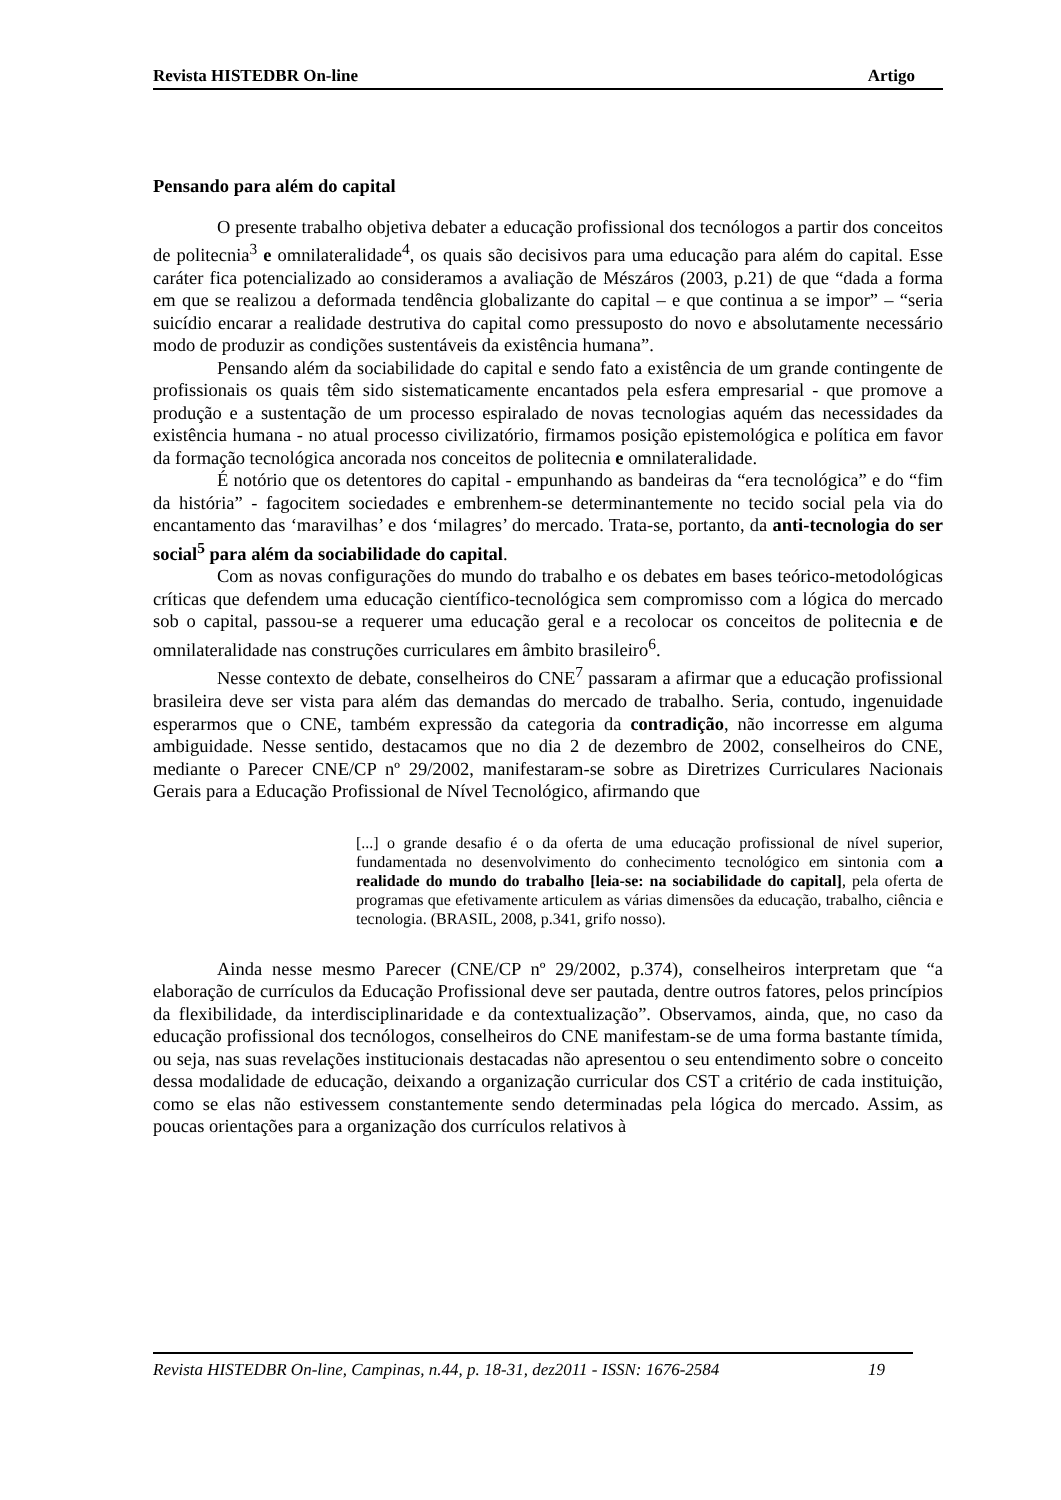Revista HISTEDBR On-line Artigo
Pensando para além do capital
O presente trabalho objetiva debater a educação profissional dos tecnólogos a partir dos conceitos de politecnia<sup>3</sup> e omnilateralidade<sup>4</sup>, os quais são decisivos para uma educação para além do capital. Esse caráter fica potencializado ao consideramos a avaliação de Mészáros (2003, p.21) de que “dada a forma em que se realizou a deformada tendência globalizante do capital – e que continua a se impor” – “seria suicídio encarar a realidade destrutiva do capital como pressuposto do novo e absolutamente necessário modo de produzir as condições sustentáveis da existência humana”.
Pensando além da sociabilidade do capital e sendo fato a existência de um grande contingente de profissionais os quais têm sido sistematicamente encantados pela esfera empresarial - que promove a produção e a sustentação de um processo espiralado de novas tecnologias aquém das necessidades da existência humana - no atual processo civilizatório, firmamos posição epistemológica e política em favor da formação tecnológica ancorada nos conceitos de politecnia e omnilateralidade.
É notório que os detentores do capital - empunhando as bandeiras da “era tecnológica” e do “fim da história” - fagocitem sociedades e embrenhem-se determinantemente no tecido social pela via do encantamento das ‘maravilhas’ e dos ‘milagres’ do mercado. Trata-se, portanto, da anti-tecnologia do ser social<sup>5</sup> para além da sociabilidade do capital.
Com as novas configurações do mundo do trabalho e os debates em bases teórico-metodológicas críticas que defendem uma educação científico-tecnológica sem compromisso com a lógica do mercado sob o capital, passou-se a requerer uma educação geral e a recolocar os conceitos de politecnia e de omnilateralidade nas construções curriculares em âmbito brasileiro<sup>6</sup>.
Nesse contexto de debate, conselheiros do CNE<sup>7</sup> passaram a afirmar que a educação profissional brasileira deve ser vista para além das demandas do mercado de trabalho. Seria, contudo, ingenuidade esperarmos que o CNE, também expressão da categoria da contradição, não incorresse em alguma ambiguidade. Nesse sentido, destacamos que no dia 2 de dezembro de 2002, conselheiros do CNE, mediante o Parecer CNE/CP nº 29/2002, manifestaram-se sobre as Diretrizes Curriculares Nacionais Gerais para a Educação Profissional de Nível Tecnológico, afirmando que
[...] o grande desafio é o da oferta de uma educação profissional de nível superior, fundamentada no desenvolvimento do conhecimento tecnológico em sintonia com a realidade do mundo do trabalho [leia-se: na sociabilidade do capital], pela oferta de programas que efetivamente articulem as várias dimensões da educação, trabalho, ciência e tecnologia. (BRASIL, 2008, p.341, grifo nosso).
Ainda nesse mesmo Parecer (CNE/CP nº 29/2002, p.374), conselheiros interpretam que “a elaboração de currículos da Educação Profissional deve ser pautada, dentre outros fatores, pelos princípios da flexibilidade, da interdisciplinaridade e da contextualização”. Observamos, ainda, que, no caso da educação profissional dos tecnólogos, conselheiros do CNE manifestam-se de uma forma bastante tímida, ou seja, nas suas revelações institucionais destacadas não apresentou o seu entendimento sobre o conceito dessa modalidade de educação, deixando a organização curricular dos CST a critério de cada instituição, como se elas não estivessem constantemente sendo determinadas pela lógica do mercado. Assim, as poucas orientações para a organização dos currículos relativos à
Revista HISTEDBR On-line, Campinas, n.44, p. 18-31, dez2011 - ISSN: 1676-2584 19